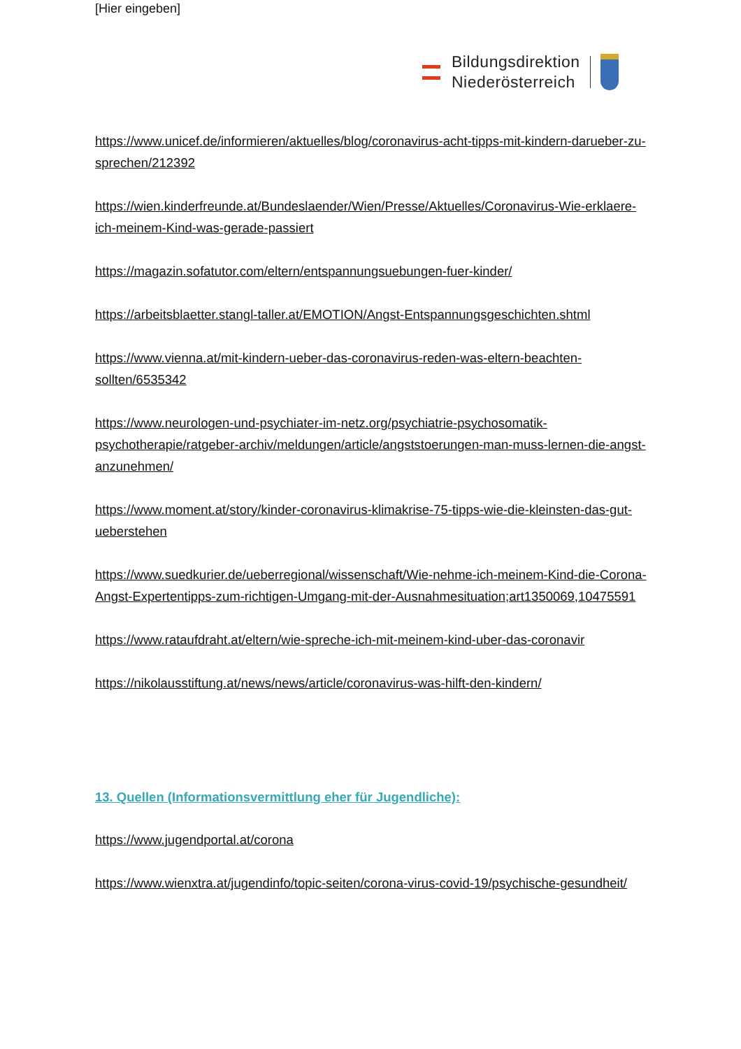[Hier eingeben]
Bildungsdirektion
Niederösterreich
https://www.unicef.de/informieren/aktuelles/blog/coronavirus-acht-tipps-mit-kindern-darueber-zu-sprechen/212392
https://wien.kinderfreunde.at/Bundeslaender/Wien/Presse/Aktuelles/Coronavirus-Wie-erklaere-ich-meinem-Kind-was-gerade-passiert
https://magazin.sofatutor.com/eltern/entspannungsuebungen-fuer-kinder/
https://arbeitsblaetter.stangl-taller.at/EMOTION/Angst-Entspannungsgeschichten.shtml
https://www.vienna.at/mit-kindern-ueber-das-coronavirus-reden-was-eltern-beachten-sollten/6535342
https://www.neurologen-und-psychiater-im-netz.org/psychiatrie-psychosomatik-psychotherapie/ratgeber-archiv/meldungen/article/angststoerungen-man-muss-lernen-die-angst-anzunehmen/
https://www.moment.at/story/kinder-coronavirus-klimakrise-75-tipps-wie-die-kleinsten-das-gut-ueberstehen
https://www.suedkurier.de/ueberregional/wissenschaft/Wie-nehme-ich-meinem-Kind-die-Corona-Angst-Expertentipps-zum-richtigen-Umgang-mit-der-Ausnahmesituation;art1350069,10475591
https://www.rataufdraht.at/eltern/wie-spreche-ich-mit-meinem-kind-uber-das-coronavir
https://nikolausstiftung.at/news/news/article/coronavirus-was-hilft-den-kindern/
13. Quellen (Informationsvermittlung eher für Jugendliche):
https://www.jugendportal.at/corona
https://www.wienxtra.at/jugendinfo/topic-seiten/corona-virus-covid-19/psychische-gesundheit/